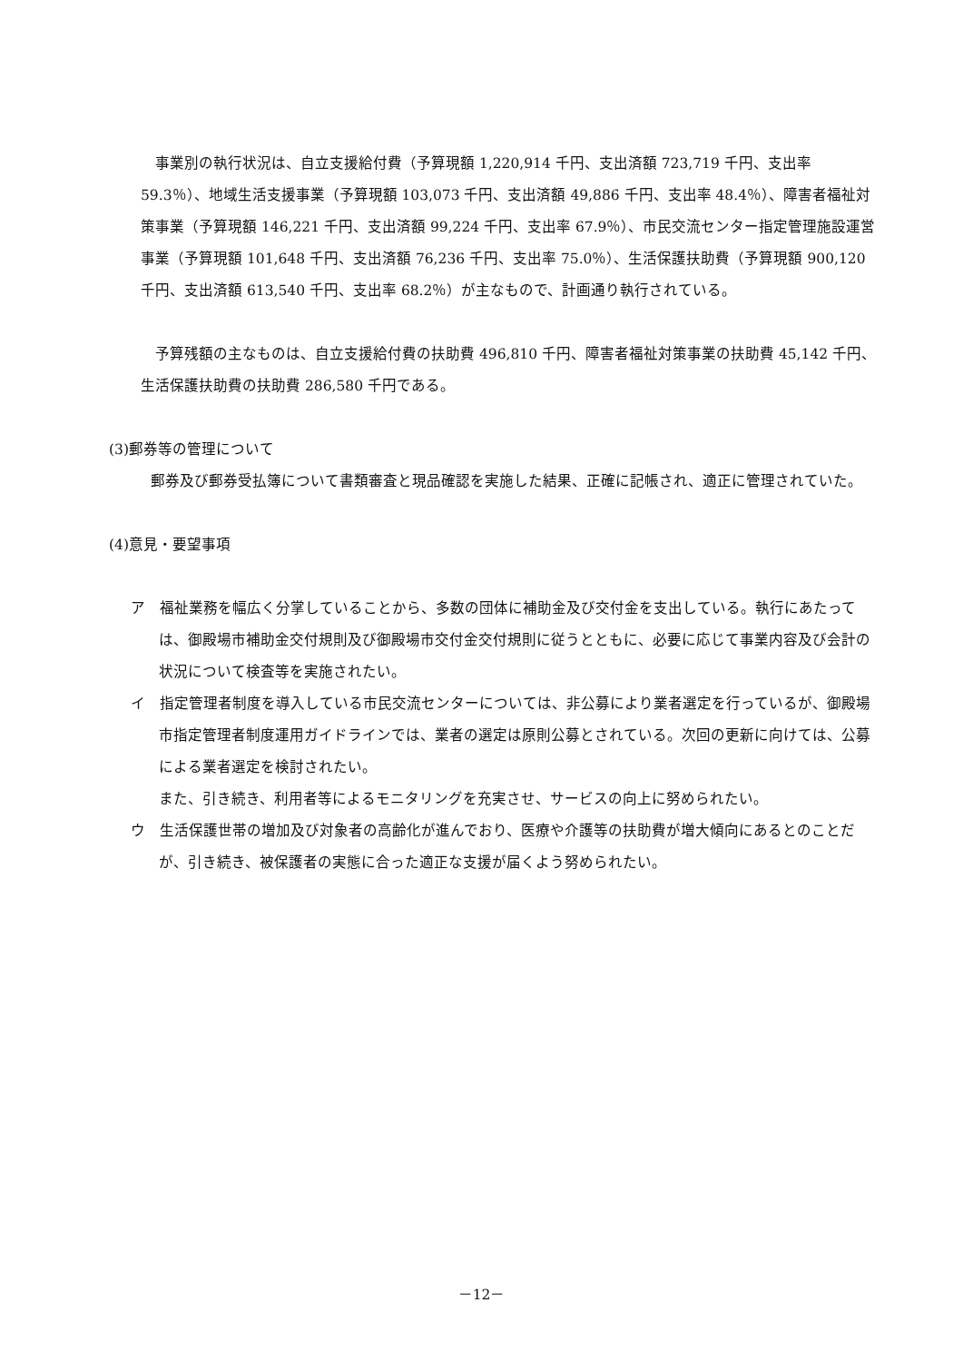事業別の執行状況は、自立支援給付費（予算現額 1,220,914 千円、支出済額 723,719 千円、支出率 59.3％）、地域生活支援事業（予算現額 103,073 千円、支出済額 49,886 千円、支出率 48.4％）、障害者福祉対策事業（予算現額 146,221 千円、支出済額 99,224 千円、支出率 67.9％）、市民交流センター指定管理施設運営事業（予算現額 101,648 千円、支出済額 76,236 千円、支出率 75.0％）、生活保護扶助費（予算現額 900,120 千円、支出済額 613,540 千円、支出率 68.2％）が主なもので、計画通り執行されている。
　予算残額の主なものは、自立支援給付費の扶助費 496,810 千円、障害者福祉対策事業の扶助費 45,142 千円、生活保護扶助費の扶助費 286,580 千円である。
(3)郵券等の管理について
　郵券及び郵券受払簿について書類審査と現品確認を実施した結果、正確に記帳され、適正に管理されていた。
(4)意見・要望事項
ア　福祉業務を幅広く分掌していることから、多数の団体に補助金及び交付金を支出している。執行にあたっては、御殿場市補助金交付規則及び御殿場市交付金交付規則に従うとともに、必要に応じて事業内容及び会計の状況について検査等を実施されたい。
イ　指定管理者制度を導入している市民交流センターについては、非公募により業者選定を行っているが、御殿場市指定管理者制度運用ガイドラインでは、業者の選定は原則公募とされている。次回の更新に向けては、公募による業者選定を検討されたい。
また、引き続き、利用者等によるモニタリングを充実させ、サービスの向上に努められたい。
ウ　生活保護世帯の増加及び対象者の高齢化が進んでおり、医療や介護等の扶助費が増大傾向にあるとのことだが、引き続き、被保護者の実態に合った適正な支援が届くよう努められたい。
－12－